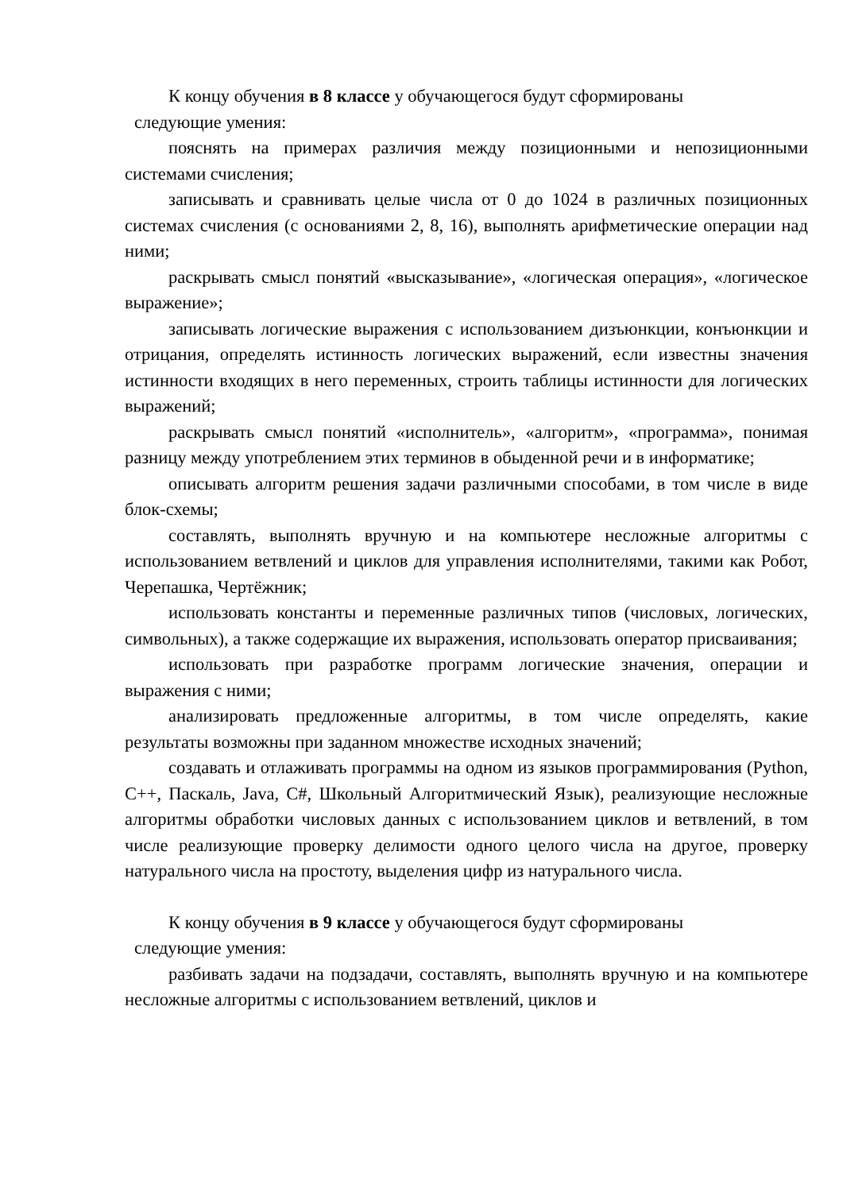К концу обучения в 8 классе у обучающегося будут сформированы
следующие умения:
пояснять на примерах различия между позиционными и непозиционными системами счисления;
записывать и сравнивать целые числа от 0 до 1024 в различных позиционных системах счисления (с основаниями 2, 8, 16), выполнять арифметические операции над ними;
раскрывать смысл понятий «высказывание», «логическая операция», «логическое выражение»;
записывать логические выражения с использованием дизъюнкции, конъюнкции и отрицания, определять истинность логических выражений, если известны значения истинности входящих в него переменных, строить таблицы истинности для логических выражений;
раскрывать смысл понятий «исполнитель», «алгоритм», «программа», понимая разницу между употреблением этих терминов в обыденной речи и в информатике;
описывать алгоритм решения задачи различными способами, в том числе в виде блок-схемы;
составлять, выполнять вручную и на компьютере несложные алгоритмы с использованием ветвлений и циклов для управления исполнителями, такими как Робот, Черепашка, Чертёжник;
использовать константы и переменные различных типов (числовых, логических, символьных), а также содержащие их выражения, использовать оператор присваивания;
использовать при разработке программ логические значения, операции и выражения с ними;
анализировать предложенные алгоритмы, в том числе определять, какие результаты возможны при заданном множестве исходных значений;
создавать и отлаживать программы на одном из языков программирования (Python, C++, Паскаль, Java, C#, Школьный Алгоритмический Язык), реализующие несложные алгоритмы обработки числовых данных с использованием циклов и ветвлений, в том числе реализующие проверку делимости одного целого числа на другое, проверку натурального числа на простоту, выделения цифр из натурального числа.
К концу обучения в 9 классе у обучающегося будут сформированы
следующие умения:
разбивать задачи на подзадачи, составлять, выполнять вручную и на компьютере несложные алгоритмы с использованием ветвлений, циклов и